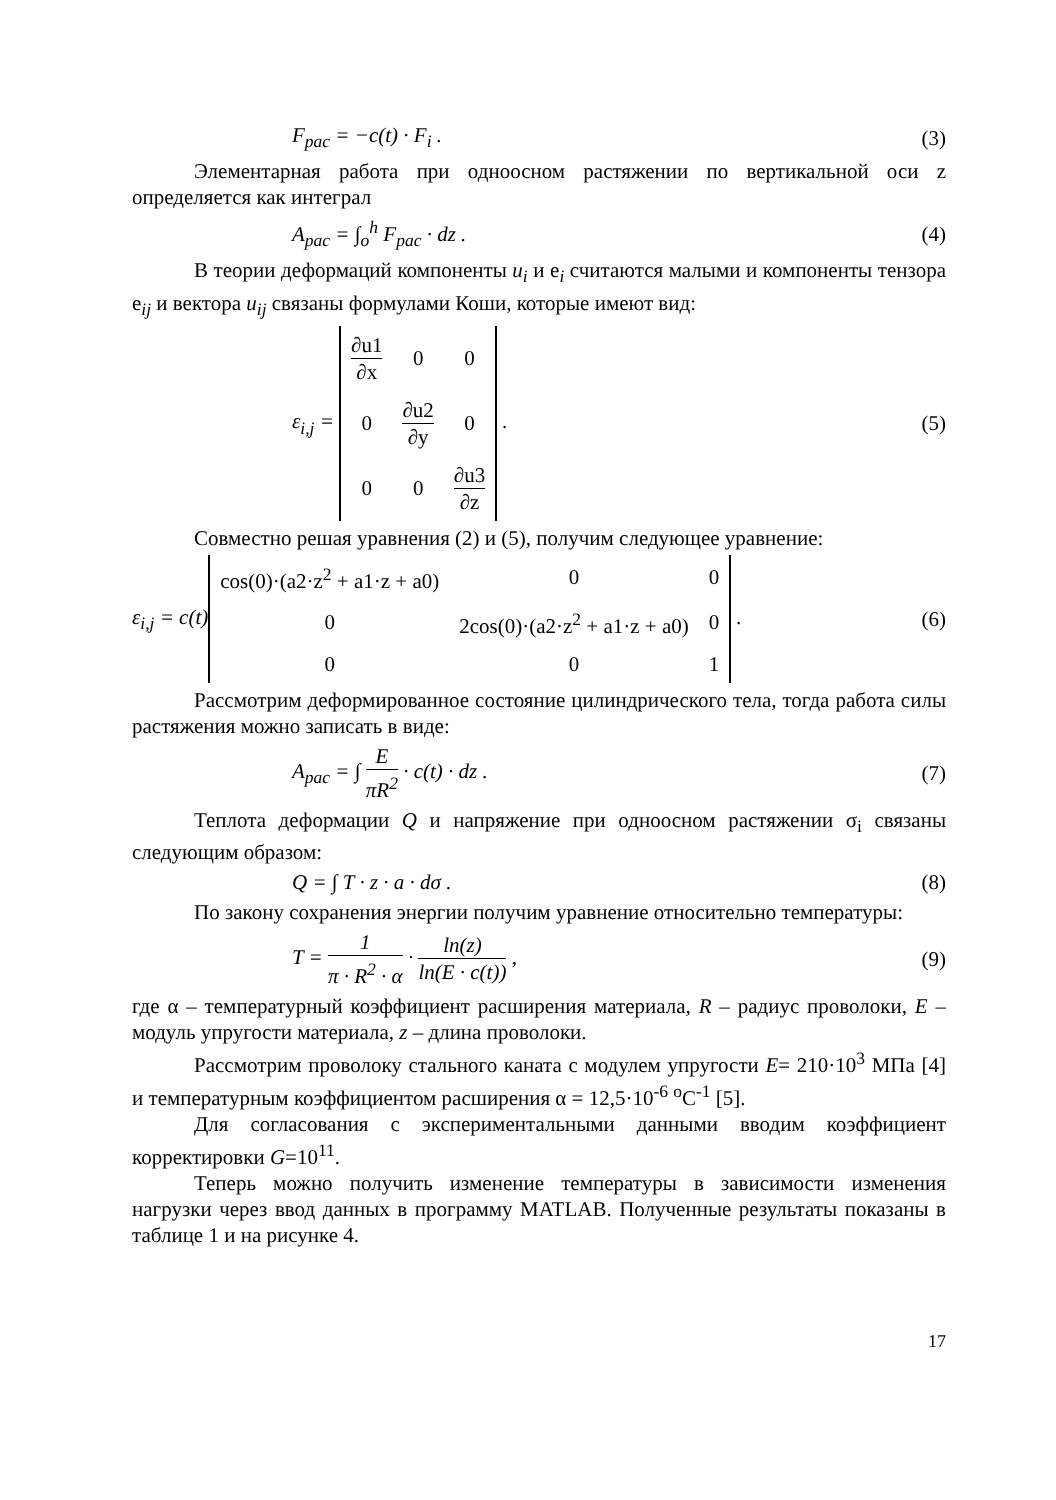F<sub>рас</sub> = −c(t) · F<sub>i</sub> . (3)
Элементарная работа при одноосном растяжении по вертикальной оси z определяется как интеграл
A<sub>рас</sub> = ∫<sub>o</sub><sup>h</sup> F<sub>рас</sub> · dz . (4)
В теории деформаций компоненты u<sub>i</sub> и e<sub>i</sub> считаются малыми и компоненты тензора e<sub>ij</sub> и вектора u<sub>ij</sub> связаны формулами Коши, которые имеют вид:
ε<sub>i,j</sub> =
| ∂u1 ∂x | 0 | 0 |
| 0 | ∂u2 ∂y | 0 |
| 0 | 0 | ∂u3 ∂z |
.
(5)
Совместно решая уравнения (2) и (5), получим следующее уравнение:
ε<sub>i,j</sub> = c(t)
| cos(0)·(a2·z<sup>2</sup> + a1·z + a0) | 0 | 0 |
| 0 | 2cos(0)·(a2·z<sup>2</sup> + a1·z + a0) | 0 |
| 0 | 0 | 1 |
.
(6)
Рассмотрим деформированное состояние цилиндрического тела, тогда работа силы растяжения можно записать в виде:
A<sub>рас</sub> = ∫ E πR<sup>2</sup> · c(t) · dz . (7)
Теплота деформации Q и напряжение при одноосном растяжении σ<sub>i</sub> связаны следующим образом:
Q = ∫ T · z · a · dσ . (8)
По закону сохранения энергии получим уравнение относительно температуры:
T = 1 π · R<sup>2</sup> · α · ln(z) ln(E · c(t)) ,
(9)
где α – температурный коэффициент расширения материала, R – радиус проволоки, E – модуль упругости материала, z – длина проволоки.
Рассмотрим проволоку стального каната с модулем упругости E= 210·10<sup>3</sup> МПа [4] и температурным коэффициентом расширения α = 12,5·10<sup>-6</sup> <sup>o</sup>C<sup>-1</sup> [5].
Для согласования с экспериментальными данными вводим коэффициент корректировки G=10<sup>11</sup>.
Теперь можно получить изменение температуры в зависимости изменения нагрузки через ввод данных в программу MATLAB. Полученные результаты показаны в таблице 1 и на рисунке 4.
17